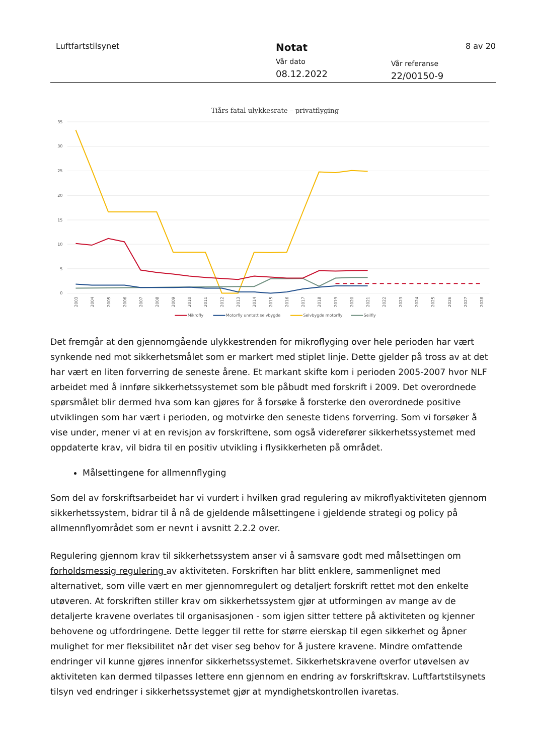Luftfartstilsynet
Notat
Vår dato
08.12.2022
Vår referanse
22/00150-9
8 av 20
Tiårs fatal ulykkesrate – privatflyging
35
30
25
20
15
10
5
0
2003
2004
2005
2006
2007
2008
2009
2010
2011
2012
2013
2014
2015
2016
2017
2018
2019
2020
2021
2022
2023
2024
2025
2026
2027
2028
Mikrofly
Motorfly unntatt selvbygde
Selvbygde motorfly
Seilfly
Det fremgår at den gjennomgående ulykkestrenden for mikroflyging over hele perioden har vært synkende ned mot sikkerhetsmålet som er markert med stiplet linje. Dette gjelder på tross av at det har vært en liten forverring de seneste årene. Et markant skifte kom i perioden 2005-2007 hvor NLF arbeidet med å innføre sikkerhetssystemet som ble påbudt med forskrift i 2009. Det overordnede spørsmålet blir dermed hva som kan gjøres for å forsøke å forsterke den overordnede positive utviklingen som har vært i perioden, og motvirke den seneste tidens forverring. Som vi forsøker å vise under, mener vi at en revisjon av forskriftene, som også viderefører sikkerhetssystemet med oppdaterte krav, vil bidra til en positiv utvikling i flysikkerheten på området.
Målsettingene for allmennflyging
Som del av forskriftsarbeidet har vi vurdert i hvilken grad regulering av mikroflyaktiviteten gjennom sikkerhetssystem, bidrar til å nå de gjeldende målsettingene i gjeldende strategi og policy på allmennflyområdet som er nevnt i avsnitt 2.2.2 over.
Regulering gjennom krav til sikkerhetssystem anser vi å samsvare godt med målsettingen om forholdsmessig regulering av aktiviteten. Forskriften har blitt enklere, sammenlignet med alternativet, som ville vært en mer gjennomregulert og detaljert forskrift rettet mot den enkelte utøveren. At forskriften stiller krav om sikkerhetssystem gjør at utformingen av mange av de detaljerte kravene overlates til organisasjonen - som igjen sitter tettere på aktiviteten og kjenner behovene og utfordringene. Dette legger til rette for større eierskap til egen sikkerhet og åpner mulighet for mer fleksibilitet når det viser seg behov for å justere kravene. Mindre omfattende endringer vil kunne gjøres innenfor sikkerhetssystemet. Sikkerhetskravene overfor utøvelsen av aktiviteten kan dermed tilpasses lettere enn gjennom en endring av forskriftskrav. Luftfartstilsynets tilsyn ved endringer i sikkerhetssystemet gjør at myndighetskontrollen ivaretas.